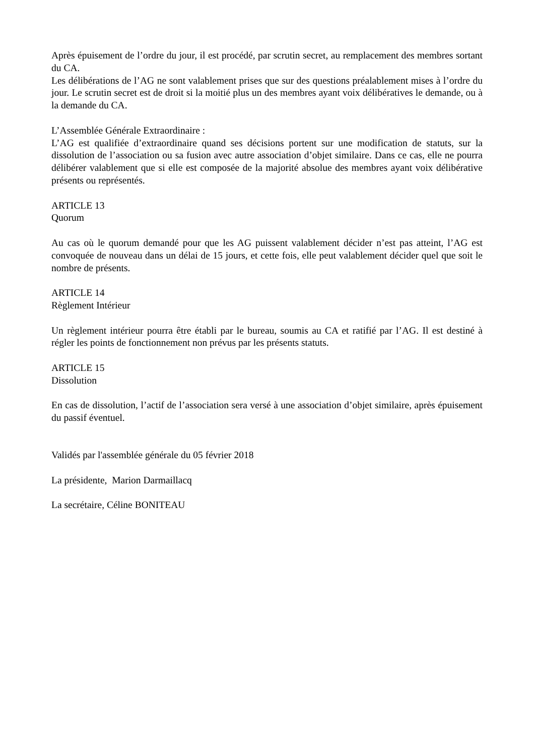Après épuisement de l’ordre du jour, il est procédé, par scrutin secret, au remplacement des membres sortant du CA.
Les délibérations de l’AG ne sont valablement prises que sur des questions préalablement mises à l’ordre du jour. Le scrutin secret est de droit si la moitié plus un des membres ayant voix délibératives le demande, ou à la demande du CA.
L’Assemblée Générale Extraordinaire :
L’AG est qualifiée d’extraordinaire quand ses décisions portent sur une modification de statuts, sur la dissolution de l’association ou sa fusion avec autre association d’objet similaire. Dans ce cas, elle ne pourra délibérer valablement que si elle est composée de la majorité absolue des membres ayant voix délibérative présents ou représentés.
ARTICLE 13
Quorum
Au cas où le quorum demandé pour que les AG puissent valablement décider n’est pas atteint, l’AG est convoquée de nouveau dans un délai de 15 jours, et cette fois, elle peut valablement décider quel que soit le nombre de présents.
ARTICLE 14
Règlement Intérieur
Un règlement intérieur pourra être établi par le bureau, soumis au CA et ratifié par l’AG. Il est destiné à régler les points de fonctionnement non prévus par les présents statuts.
ARTICLE 15
Dissolution
En cas de dissolution, l’actif de l’association sera versé à une association d’objet similaire, après épuisement du passif éventuel.
Validés par l'assemblée générale du 05 février 2018
La présidente, Marion Darmaillacq
La secrétaire, Céline BONITEAU